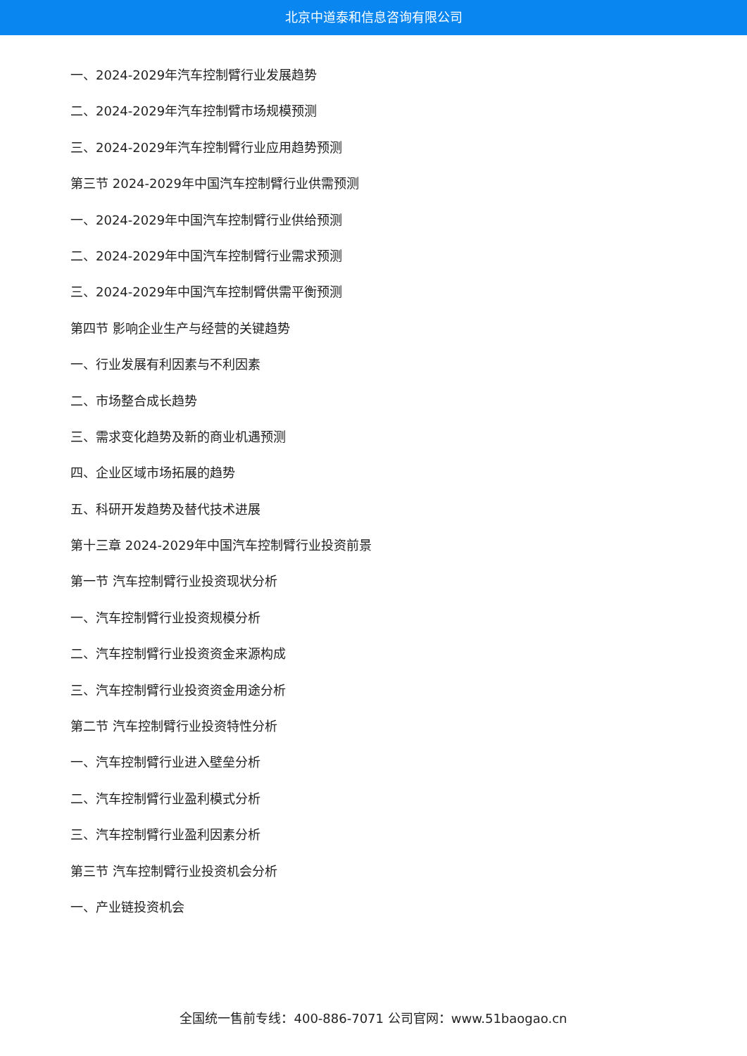北京中道泰和信息咨询有限公司
一、2024-2029年汽车控制臂行业发展趋势
二、2024-2029年汽车控制臂市场规模预测
三、2024-2029年汽车控制臂行业应用趋势预测
第三节 2024-2029年中国汽车控制臂行业供需预测
一、2024-2029年中国汽车控制臂行业供给预测
二、2024-2029年中国汽车控制臂行业需求预测
三、2024-2029年中国汽车控制臂供需平衡预测
第四节 影响企业生产与经营的关键趋势
一、行业发展有利因素与不利因素
二、市场整合成长趋势
三、需求变化趋势及新的商业机遇预测
四、企业区域市场拓展的趋势
五、科研开发趋势及替代技术进展
第十三章 2024-2029年中国汽车控制臂行业投资前景
第一节 汽车控制臂行业投资现状分析
一、汽车控制臂行业投资规模分析
二、汽车控制臂行业投资资金来源构成
三、汽车控制臂行业投资资金用途分析
第二节 汽车控制臂行业投资特性分析
一、汽车控制臂行业进入壁垒分析
二、汽车控制臂行业盈利模式分析
三、汽车控制臂行业盈利因素分析
第三节 汽车控制臂行业投资机会分析
一、产业链投资机会
全国统一售前专线：400-886-7071 公司官网：www.51baogao.cn